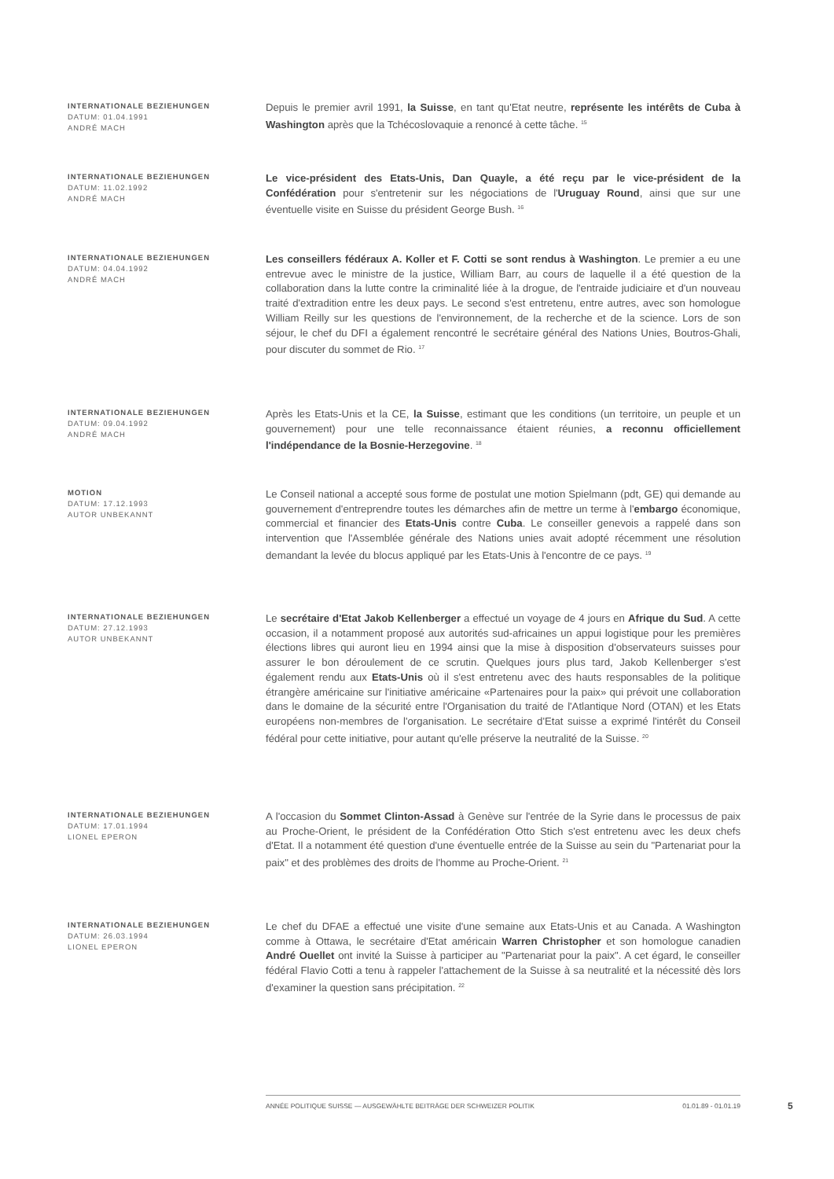INTERNATIONALE BEZIEHUNGEN
DATUM: 01.04.1991
ANDRÉ MACH
Depuis le premier avril 1991, la Suisse, en tant qu'Etat neutre, représente les intérêts de Cuba à Washington après que la Tchécoslovaquie a renoncé à cette tâche. <sup>15</sup>
INTERNATIONALE BEZIEHUNGEN
DATUM: 11.02.1992
ANDRÉ MACH
Le vice-président des Etats-Unis, Dan Quayle, a été reçu par le vice-président de la Confédération pour s'entretenir sur les négociations de l'Uruguay Round, ainsi que sur une éventuelle visite en Suisse du président George Bush. <sup>16</sup>
INTERNATIONALE BEZIEHUNGEN
DATUM: 04.04.1992
ANDRÉ MACH
Les conseillers fédéraux A. Koller et F. Cotti se sont rendus à Washington. Le premier a eu une entrevue avec le ministre de la justice, William Barr, au cours de laquelle il a été question de la collaboration dans la lutte contre la criminalité liée à la drogue, de l'entraide judiciaire et d'un nouveau traité d'extradition entre les deux pays. Le second s'est entretenu, entre autres, avec son homologue William Reilly sur les questions de l'environnement, de la recherche et de la science. Lors de son séjour, le chef du DFI a également rencontré le secrétaire général des Nations Unies, Boutros-Ghali, pour discuter du sommet de Rio. <sup>17</sup>
INTERNATIONALE BEZIEHUNGEN
DATUM: 09.04.1992
ANDRÉ MACH
Après les Etats-Unis et la CE, la Suisse, estimant que les conditions (un territoire, un peuple et un gouvernement) pour une telle reconnaissance étaient réunies, a reconnu officiellement l'indépendance de la Bosnie-Herzegovine. <sup>18</sup>
MOTION
DATUM: 17.12.1993
AUTOR UNBEKANNT
Le Conseil national a accepté sous forme de postulat une motion Spielmann (pdt, GE) qui demande au gouvernement d'entreprendre toutes les démarches afin de mettre un terme à l'embargo économique, commercial et financier des Etats-Unis contre Cuba. Le conseiller genevois a rappelé dans son intervention que l'Assemblée générale des Nations unies avait adopté récemment une résolution demandant la levée du blocus appliqué par les Etats-Unis à l'encontre de ce pays. <sup>19</sup>
INTERNATIONALE BEZIEHUNGEN
DATUM: 27.12.1993
AUTOR UNBEKANNT
Le secrétaire d'Etat Jakob Kellenberger a effectué un voyage de 4 jours en Afrique du Sud. A cette occasion, il a notamment proposé aux autorités sud-africaines un appui logistique pour les premières élections libres qui auront lieu en 1994 ainsi que la mise à disposition d'observateurs suisses pour assurer le bon déroulement de ce scrutin. Quelques jours plus tard, Jakob Kellenberger s'est également rendu aux Etats-Unis où il s'est entretenu avec des hauts responsables de la politique étrangère américaine sur l'initiative américaine «Partenaires pour la paix» qui prévoit une collaboration dans le domaine de la sécurité entre l'Organisation du traité de l'Atlantique Nord (OTAN) et les Etats européens non-membres de l'organisation. Le secrétaire d'Etat suisse a exprimé l'intérêt du Conseil fédéral pour cette initiative, pour autant qu'elle préserve la neutralité de la Suisse. <sup>20</sup>
INTERNATIONALE BEZIEHUNGEN
DATUM: 17.01.1994
LIONEL EPERON
A l'occasion du Sommet Clinton-Assad à Genève sur l'entrée de la Syrie dans le processus de paix au Proche-Orient, le président de la Confédération Otto Stich s'est entretenu avec les deux chefs d'Etat. Il a notamment été question d'une éventuelle entrée de la Suisse au sein du "Partenariat pour la paix" et des problèmes des droits de l'homme au Proche-Orient. <sup>21</sup>
INTERNATIONALE BEZIEHUNGEN
DATUM: 26.03.1994
LIONEL EPERON
Le chef du DFAE a effectué une visite d'une semaine aux Etats-Unis et au Canada. A Washington comme à Ottawa, le secrétaire d'Etat américain Warren Christopher et son homologue canadien André Ouellet ont invité la Suisse à participer au "Partenariat pour la paix". A cet égard, le conseiller fédéral Flavio Cotti a tenu à rappeler l'attachement de la Suisse à sa neutralité et la nécessité dès lors d'examiner la question sans précipitation. <sup>22</sup>
ANNÉE POLITIQUE SUISSE — AUSGEWÄHLTE BEITRÄGE DER SCHWEIZER POLITIK 01.01.89 - 01.01.19
5